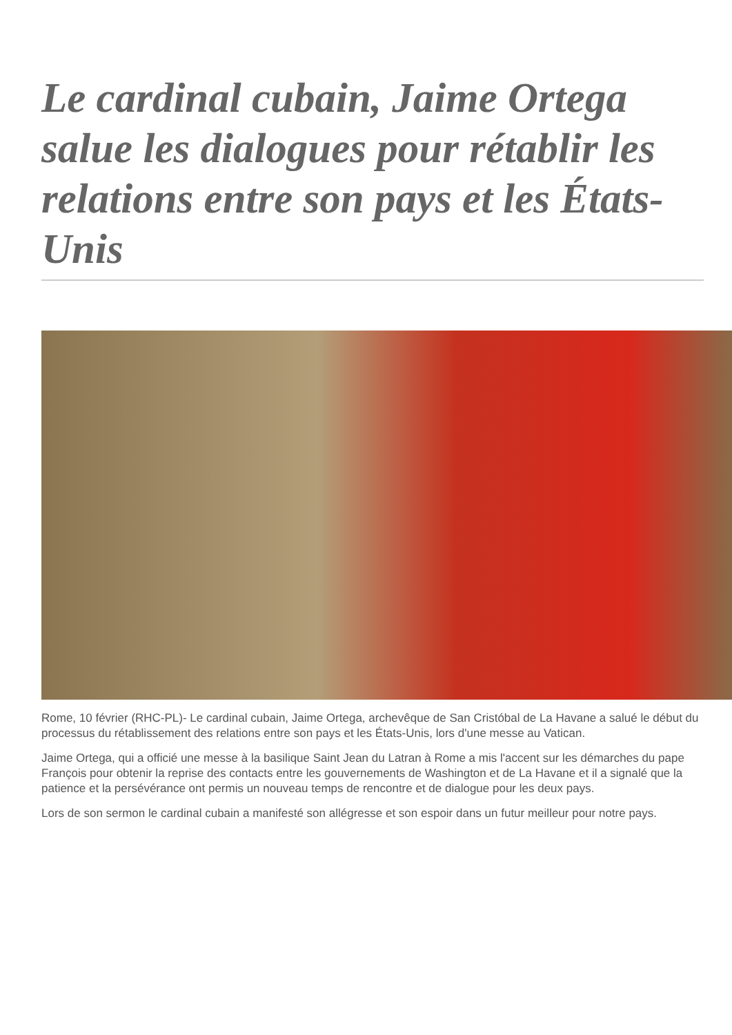Le cardinal cubain, Jaime Ortega salue les dialogues pour rétablir les relations entre son pays et les États-Unis
Rome, 10 février (RHC-PL)- Le cardinal cubain, Jaime Ortega, archevêque de San Cristóbal de La Havane a salué le début du processus du rétablissement des relations entre son pays et les États-Unis, lors d'une messe au Vatican.
Jaime Ortega, qui a officié une messe à la basilique Saint Jean du Latran à Rome a mis l'accent sur les démarches du pape François pour obtenir la reprise des contacts entre les gouvernements de Washington et de La Havane et il a signalé que la patience et la persévérance ont permis un nouveau temps de rencontre et de dialogue pour les deux pays.
Lors de son sermon le cardinal cubain a manifesté son allégresse et son espoir dans un futur meilleur pour notre pays.